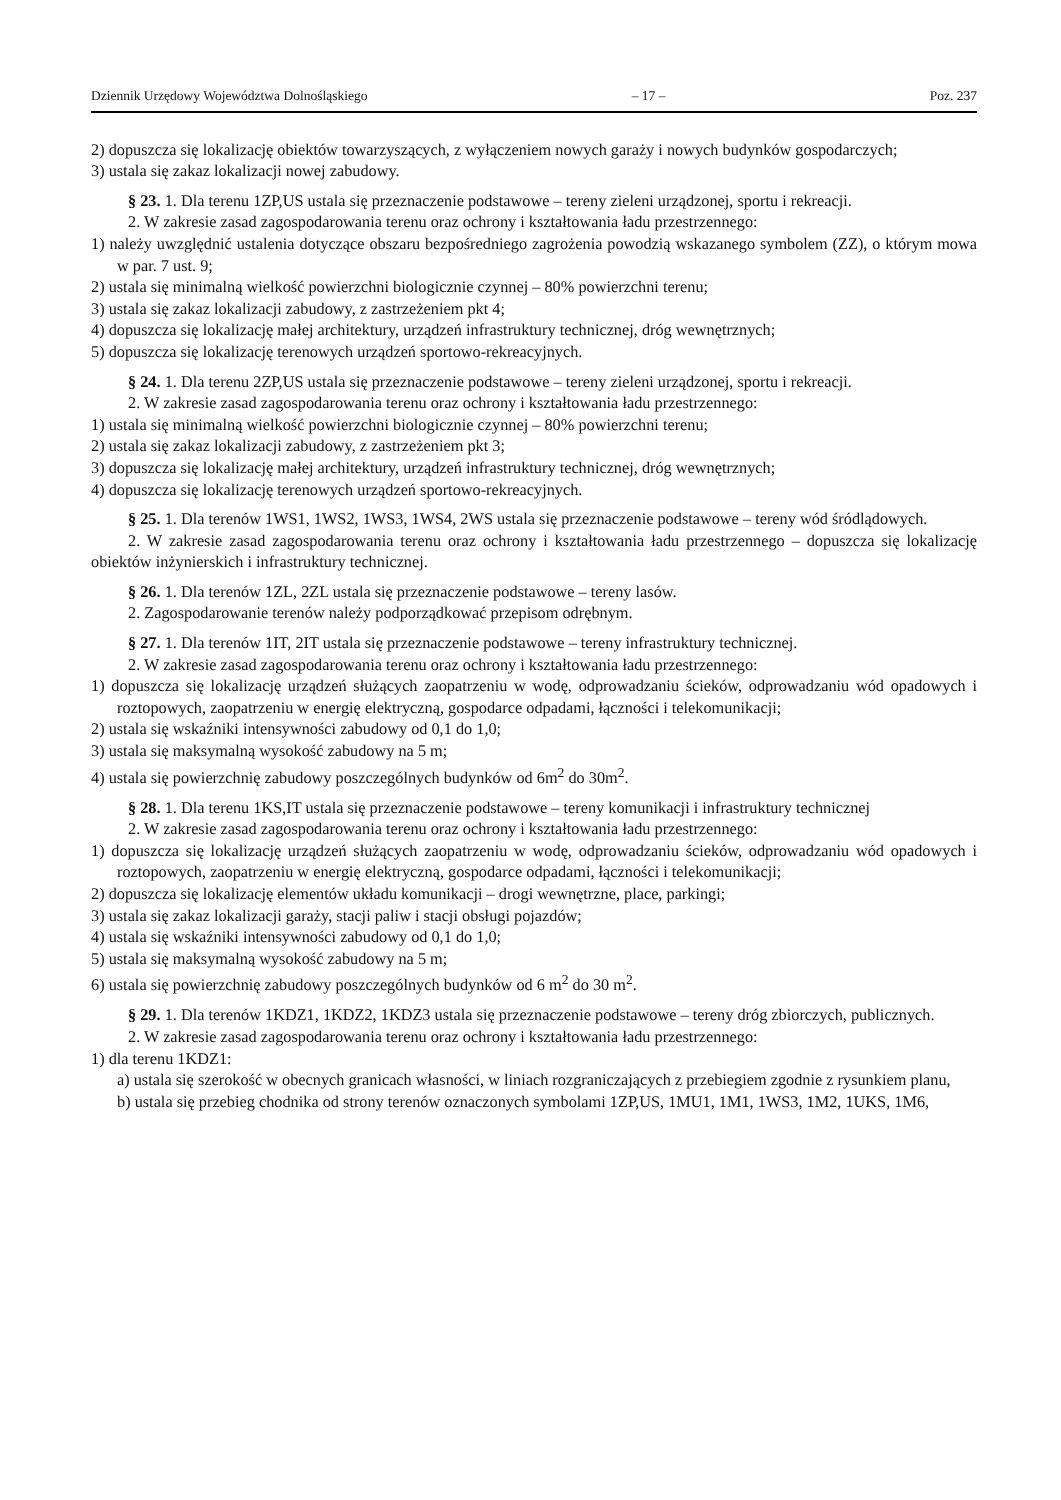Dziennik Urzędowy Województwa Dolnośląskiego – 17 – Poz. 237
2) dopuszcza się lokalizację obiektów towarzyszących, z wyłączeniem nowych garaży i nowych budynków gospodarczych;
3) ustala się zakaz lokalizacji nowej zabudowy.
§ 23. 1. Dla terenu 1ZP,US ustala się przeznaczenie podstawowe – tereny zieleni urządzonej, sportu i rekreacji.
2. W zakresie zasad zagospodarowania terenu oraz ochrony i kształtowania ładu przestrzennego:
1) należy uwzględnić ustalenia dotyczące obszaru bezpośredniego zagrożenia powodzią wskazanego symbolem (ZZ), o którym mowa w par. 7 ust. 9;
2) ustala się minimalną wielkość powierzchni biologicznie czynnej – 80% powierzchni terenu;
3) ustala się zakaz lokalizacji zabudowy, z zastrzeżeniem pkt 4;
4) dopuszcza się lokalizację małej architektury, urządzeń infrastruktury technicznej, dróg wewnętrznych;
5) dopuszcza się lokalizację terenowych urządzeń sportowo-rekreacyjnych.
§ 24. 1. Dla terenu 2ZP,US ustala się przeznaczenie podstawowe – tereny zieleni urządzonej, sportu i rekreacji.
2. W zakresie zasad zagospodarowania terenu oraz ochrony i kształtowania ładu przestrzennego:
1) ustala się minimalną wielkość powierzchni biologicznie czynnej – 80% powierzchni terenu;
2) ustala się zakaz lokalizacji zabudowy, z zastrzeżeniem pkt 3;
3) dopuszcza się lokalizację małej architektury, urządzeń infrastruktury technicznej, dróg wewnętrznych;
4) dopuszcza się lokalizację terenowych urządzeń sportowo-rekreacyjnych.
§ 25. 1. Dla terenów 1WS1, 1WS2, 1WS3, 1WS4, 2WS ustala się przeznaczenie podstawowe – tereny wód śródlądowych.
2. W zakresie zasad zagospodarowania terenu oraz ochrony i kształtowania ładu przestrzennego – dopuszcza się lokalizację obiektów inżynierskich i infrastruktury technicznej.
§ 26. 1. Dla terenów 1ZL, 2ZL ustala się przeznaczenie podstawowe – tereny lasów.
2. Zagospodarowanie terenów należy podporządkować przepisom odrębnym.
§ 27. 1. Dla terenów 1IT, 2IT ustala się przeznaczenie podstawowe – tereny infrastruktury technicznej.
2. W zakresie zasad zagospodarowania terenu oraz ochrony i kształtowania ładu przestrzennego:
1) dopuszcza się lokalizację urządzeń służących zaopatrzeniu w wodę, odprowadzaniu ścieków, odprowadzaniu wód opadowych i roztopowych, zaopatrzeniu w energię elektryczną, gospodarce odpadami, łączności i telekomunikacji;
2) ustala się wskaźniki intensywności zabudowy od 0,1 do 1,0;
3) ustala się maksymalną wysokość zabudowy na 5 m;
4) ustala się powierzchnię zabudowy poszczególnych budynków od 6m<sup>2</sup> do 30m<sup>2</sup>.
§ 28. 1. Dla terenu 1KS,IT ustala się przeznaczenie podstawowe – tereny komunikacji i infrastruktury technicznej
2. W zakresie zasad zagospodarowania terenu oraz ochrony i kształtowania ładu przestrzennego:
1) dopuszcza się lokalizację urządzeń służących zaopatrzeniu w wodę, odprowadzaniu ścieków, odprowadzaniu wód opadowych i roztopowych, zaopatrzeniu w energię elektryczną, gospodarce odpadami, łączności i telekomunikacji;
2) dopuszcza się lokalizację elementów układu komunikacji – drogi wewnętrzne, place, parkingi;
3) ustala się zakaz lokalizacji garaży, stacji paliw i stacji obsługi pojazdów;
4) ustala się wskaźniki intensywności zabudowy od 0,1 do 1,0;
5) ustala się maksymalną wysokość zabudowy na 5 m;
6) ustala się powierzchnię zabudowy poszczególnych budynków od 6 m<sup>2</sup> do 30 m<sup>2</sup>.
§ 29. 1. Dla terenów 1KDZ1, 1KDZ2, 1KDZ3 ustala się przeznaczenie podstawowe – tereny dróg zbiorczych, publicznych.
2. W zakresie zasad zagospodarowania terenu oraz ochrony i kształtowania ładu przestrzennego:
1) dla terenu 1KDZ1:
a) ustala się szerokość w obecnych granicach własności, w liniach rozgraniczających z przebiegiem zgodnie z rysunkiem planu,
b) ustala się przebieg chodnika od strony terenów oznaczonych symbolami 1ZP,US, 1MU1, 1M1, 1WS3, 1M2, 1UKS, 1M6,